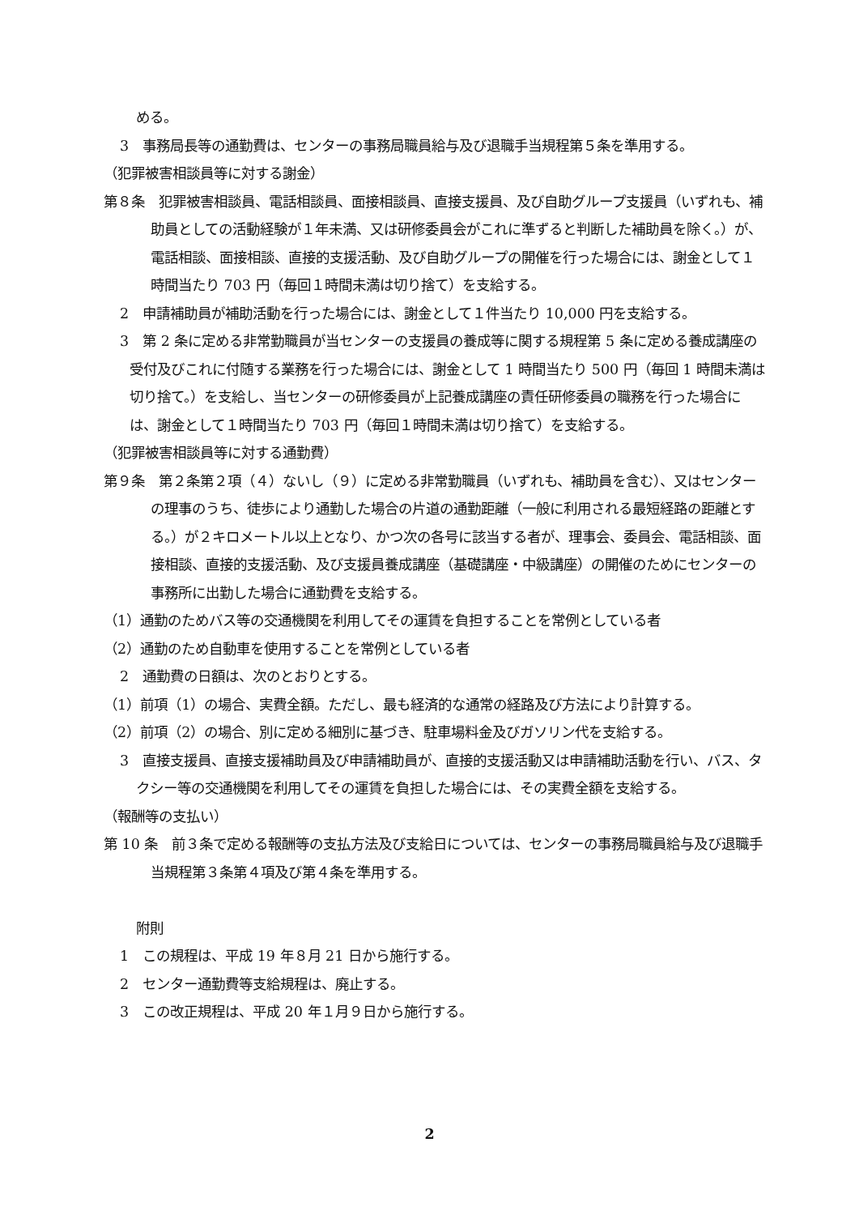める。
3　事務局長等の通勤費は、センターの事務局職員給与及び退職手当規程第５条を準用する。
（犯罪被害相談員等に対する謝金）
第８条　犯罪被害相談員、電話相談員、面接相談員、直接支援員、及び自助グループ支援員（いずれも、補助員としての活動経験が１年未満、又は研修委員会がこれに準ずると判断した補助員を除く。）が、電話相談、面接相談、直接的支援活動、及び自助グループの開催を行った場合には、謝金として１時間当たり 703 円（毎回１時間未満は切り捨て）を支給する。
2　申請補助員が補助活動を行った場合には、謝金として１件当たり 10,000 円を支給する。
3　第 2 条に定める非常勤職員が当センターの支援員の養成等に関する規程第 5 条に定める養成講座の受付及びこれに付随する業務を行った場合には、謝金として 1 時間当たり 500 円（毎回 1 時間未満は切り捨て。）を支給し、当センターの研修委員が上記養成講座の責任研修委員の職務を行った場合には、謝金として１時間当たり 703 円（毎回１時間未満は切り捨て）を支給する。
（犯罪被害相談員等に対する通勤費）
第９条　第２条第２項（４）ないし（９）に定める非常勤職員（いずれも、補助員を含む）、又はセンターの理事のうち、徒歩により通勤した場合の片道の通勤距離（一般に利用される最短経路の距離とする。）が２キロメートル以上となり、かつ次の各号に該当する者が、理事会、委員会、電話相談、面接相談、直接的支援活動、及び支援員養成講座（基礎講座・中級講座）の開催のためにセンターの事務所に出勤した場合に通勤費を支給する。
（1）通勤のためバス等の交通機関を利用してその運賃を負担することを常例としている者
（2）通勤のため自動車を使用することを常例としている者
2　通勤費の日額は、次のとおりとする。
（1）前項（1）の場合、実費全額。ただし、最も経済的な通常の経路及び方法により計算する。
（2）前項（2）の場合、別に定める細別に基づき、駐車場料金及びガソリン代を支給する。
3　直接支援員、直接支援補助員及び申請補助員が、直接的支援活動又は申請補助活動を行い、バス、タクシー等の交通機関を利用してその運賃を負担した場合には、その実費全額を支給する。
（報酬等の支払い）
第 10 条　前３条で定める報酬等の支払方法及び支給日については、センターの事務局職員給与及び退職手当規程第３条第４項及び第４条を準用する。
附則
1　この規程は、平成 19 年８月 21 日から施行する。
2　センター通勤費等支給規程は、廃止する。
3　この改正規程は、平成 20 年１月９日から施行する。
2